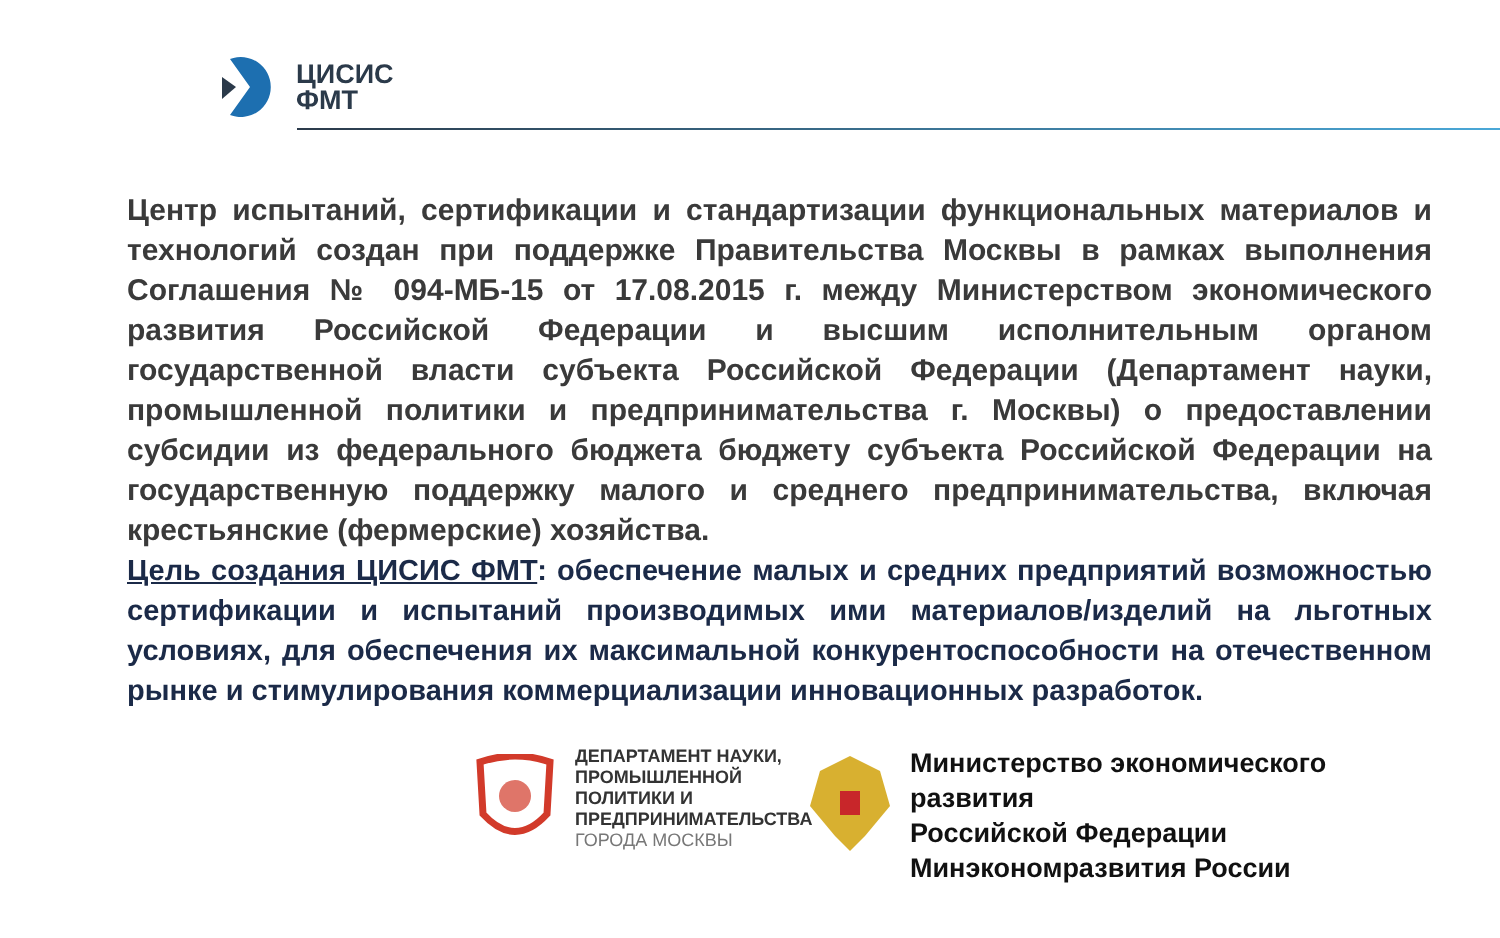ЦИСИС
ФМТ
Центр испытаний, сертификации и стандартизации функциональных материалов и технологий создан при поддержке Правительства Москвы в рамках выполнения Соглашения № 094-МБ-15 от 17.08.2015 г. между Министерством экономического развития Российской Федерации и высшим исполнительным органом государственной власти субъекта Российской Федерации (Департамент науки, промышленной политики и предпринимательства г. Москвы) о предоставлении субсидии из федерального бюджета бюджету субъекта Российской Федерации на государственную поддержку малого и среднего предпринимательства, включая крестьянские (фермерские) хозяйства.
Цель создания ЦИСИС ФМТ: обеспечение малых и средних предприятий возможностью сертификации и испытаний производимых ими материалов/изделий на льготных условиях, для обеспечения их максимальной конкурентоспособности на отечественном рынке и стимулирования коммерциализации инновационных разработок.
ДЕПАРТАМЕНТ НАУКИ, ПРОМЫШЛЕННОЙ ПОЛИТИКИ И ПРЕДПРИНИМАТЕЛЬСТВА ГОРОДА МОСКВЫ
Министерство экономического
развития
Российской Федерации
Минэкономразвития России